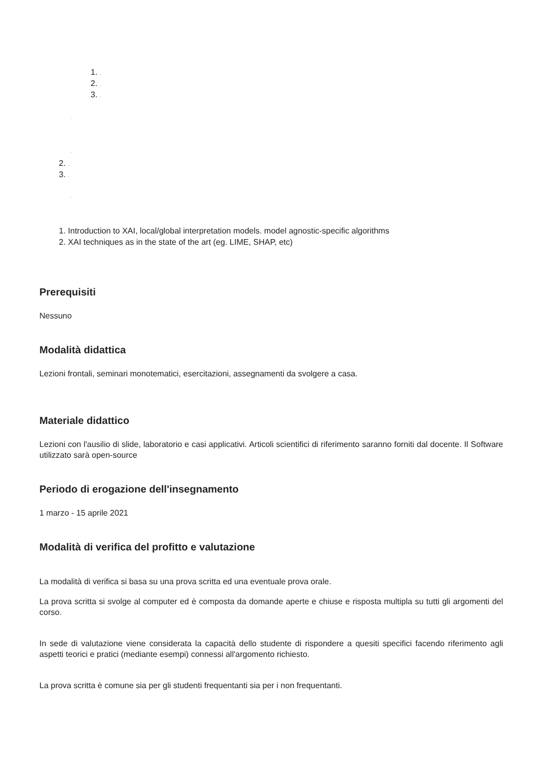1. text
2. text
3. text
text
text
2. text
3. text
text
1. Introduction to XAI, local/global interpretation models. model agnostic-specific algorithms
2. XAI techniques as in the state of the art (eg. LIME, SHAP, etc)
Prerequisiti
Nessuno
Modalità didattica
Lezioni frontali, seminari monotematici, esercitazioni, assegnamenti da svolgere a casa.
Materiale didattico
Lezioni con l'ausilio di slide, laboratorio e casi applicativi. Articoli scientifici di riferimento saranno forniti dal docente. Il Software utilizzato sarà open-source
Periodo di erogazione dell'insegnamento
1 marzo - 15 aprile 2021
Modalità di verifica del profitto e valutazione
La modalità di verifica si basa su una prova scritta ed una eventuale prova orale.
La prova scritta si svolge al computer ed è composta da domande aperte e chiuse e risposta multipla su tutti gli argomenti del corso.
In sede di valutazione viene considerata la capacità dello studente di rispondere a quesiti specifici facendo riferimento agli aspetti teorici e pratici (mediante esempi) connessi all'argomento richiesto.
La prova scritta è comune sia per gli studenti frequentanti sia per i non frequentanti.